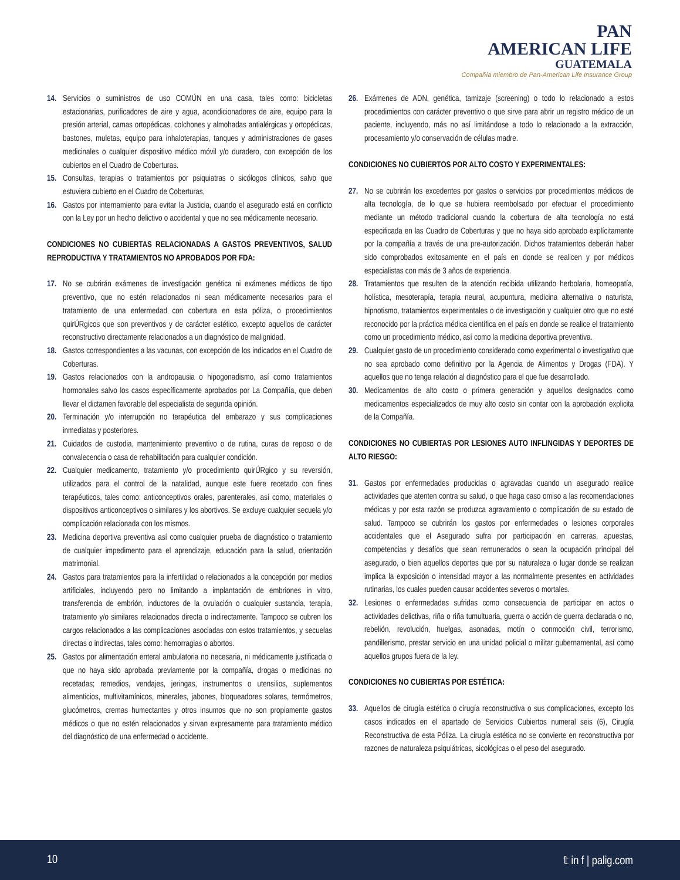PAN
AMERICAN LIFE
GUATEMALA
Compañía miembro de Pan-American Life Insurance Group
14. Servicios o suministros de uso COMÚN en una casa, tales como: bicicletas estacionarias, purificadores de aire y agua, acondicionadores de aire, equipo para la presión arterial, camas ortopédicas, colchones y almohadas antialérgicas y ortopédicas, bastones, muletas, equipo para inhaloterapias, tanques y administraciones de gases medicinales o cualquier dispositivo médico móvil y/o duradero, con excepción de los cubiertos en el Cuadro de Coberturas.
15. Consultas, terapias o tratamientos por psiquiatras o sicólogos clínicos, salvo que estuviera cubierto en el Cuadro de Coberturas,
16. Gastos por internamiento para evitar la Justicia, cuando el asegurado está en conflicto con la Ley por un hecho delictivo o accidental y que no sea médicamente necesario.
CONDICIONES NO CUBIERTAS RELACIONADAS A GASTOS PREVENTIVOS, SALUD REPRODUCTIVA Y TRATAMIENTOS NO APROBADOS POR FDA:
17. No se cubrirán exámenes de investigación genética ni exámenes médicos de tipo preventivo, que no estén relacionados ni sean médicamente necesarios para el tratamiento de una enfermedad con cobertura en esta póliza, o procedimientos quirÚRgicos que son preventivos y de carácter estético, excepto aquellos de carácter reconstructivo directamente relacionados a un diagnóstico de malignidad.
18. Gastos correspondientes a las vacunas, con excepción de los indicados en el Cuadro de Coberturas.
19. Gastos relacionados con la andropausia o hipogonadismo, así como tratamientos hormonales salvo los casos específicamente aprobados por La Compañía, que deben llevar el dictamen favorable del especialista de segunda opinión.
20. Terminación y/o interrupción no terapéutica del embarazo y sus complicaciones inmediatas y posteriores.
21. Cuidados de custodia, mantenimiento preventivo o de rutina, curas de reposo o de convalecencia o casa de rehabilitación para cualquier condición.
22. Cualquier medicamento, tratamiento y/o procedimiento quirÚRgico y su reversión, utilizados para el control de la natalidad, aunque este fuere recetado con fines terapéuticos, tales como: anticonceptivos orales, parenterales, así como, materiales o dispositivos anticonceptivos o similares y los abortivos. Se excluye cualquier secuela y/o complicación relacionada con los mismos.
23. Medicina deportiva preventiva así como cualquier prueba de diagnóstico o tratamiento de cualquier impedimento para el aprendizaje, educación para la salud, orientación matrimonial.
24. Gastos para tratamientos para la infertilidad o relacionados a la concepción por medios artificiales, incluyendo pero no limitando a implantación de embriones in vitro, transferencia de embrión, inductores de la ovulación o cualquier sustancia, terapia, tratamiento y/o similares relacionados directa o indirectamente. Tampoco se cubren los cargos relacionados a las complicaciones asociadas con estos tratamientos, y secuelas directas o indirectas, tales como: hemorragias o abortos.
25. Gastos por alimentación enteral ambulatoria no necesaria, ni médicamente justificada o que no haya sido aprobada previamente por la compañía, drogas o medicinas no recetadas; remedios, vendajes, jeringas, instrumentos o utensilios, suplementos alimenticios, multivitamínicos, minerales, jabones, bloqueadores solares, termómetros, glucómetros, cremas humectantes y otros insumos que no son propiamente gastos médicos o que no estén relacionados y sirvan expresamente para tratamiento médico del diagnóstico de una enfermedad o accidente.
26. Exámenes de ADN, genética, tamizaje (screening) o todo lo relacionado a estos procedimientos con carácter preventivo o que sirve para abrir un registro médico de un paciente, incluyendo, más no así limitándose a todo lo relacionado a la extracción, procesamiento y/o conservación de células madre.
CONDICIONES NO CUBIERTOS POR ALTO COSTO Y EXPERIMENTALES:
27. No se cubrirán los excedentes por gastos o servicios por procedimientos médicos de alta tecnología, de lo que se hubiera reembolsado por efectuar el procedimiento mediante un método tradicional cuando la cobertura de alta tecnología no está especificada en las Cuadro de Coberturas y que no haya sido aprobado explícitamente por la compañía a través de una pre-autorización. Dichos tratamientos deberán haber sido comprobados exitosamente en el país en donde se realicen y por médicos especialistas con más de 3 años de experiencia.
28. Tratamientos que resulten de la atención recibida utilizando herbolaria, homeopatía, holística, mesoterapía, terapia neural, acupuntura, medicina alternativa o naturista, hipnotismo, tratamientos experimentales o de investigación y cualquier otro que no esté reconocido por la práctica médica científica en el país en donde se realice el tratamiento como un procedimiento médico, así como la medicina deportiva preventiva.
29. Cualquier gasto de un procedimiento considerado como experimental o investigativo que no sea aprobado como definitivo por la Agencia de Alimentos y Drogas (FDA). Y aquellos que no tenga relación al diagnóstico para el que fue desarrollado.
30. Medicamentos de alto costo o primera generación y aquellos designados como medicamentos especializados de muy alto costo sin contar con la aprobación explicita de la Compañía.
CONDICIONES NO CUBIERTAS POR LESIONES AUTO INFLINGIDAS Y DEPORTES DE ALTO RIESGO:
31. Gastos por enfermedades producidas o agravadas cuando un asegurado realice actividades que atenten contra su salud, o que haga caso omiso a las recomendaciones médicas y por esta razón se produzca agravamiento o complicación de su estado de salud. Tampoco se cubrirán los gastos por enfermedades o lesiones corporales accidentales que el Asegurado sufra por participación en carreras, apuestas, competencias y desafíos que sean remunerados o sean la ocupación principal del asegurado, o bien aquellos deportes que por su naturaleza o lugar donde se realizan implica la exposición o intensidad mayor a las normalmente presentes en actividades rutinarias, los cuales pueden causar accidentes severos o mortales.
32. Lesiones o enfermedades sufridas como consecuencia de participar en actos o actividades delictivas, riña o riña tumultuaria, guerra o acción de guerra declarada o no, rebelión, revolución, huelgas, asonadas, motín o conmoción civil, terrorismo, pandillerismo, prestar servicio en una unidad policial o militar gubernamental, así como aquellos grupos fuera de la ley.
CONDICIONES NO CUBIERTAS POR ESTÉTICA:
33. Aquellos de cirugía estética o cirugía reconstructiva o sus complicaciones, excepto los casos indicados en el apartado de Servicios Cubiertos numeral seis (6), Cirugía Reconstructiva de esta Póliza. La cirugía estética no se convierte en reconstructiva por razones de naturaleza psiquiátricas, sicológicas o el peso del asegurado.
10 𝕥 in f | palig.com